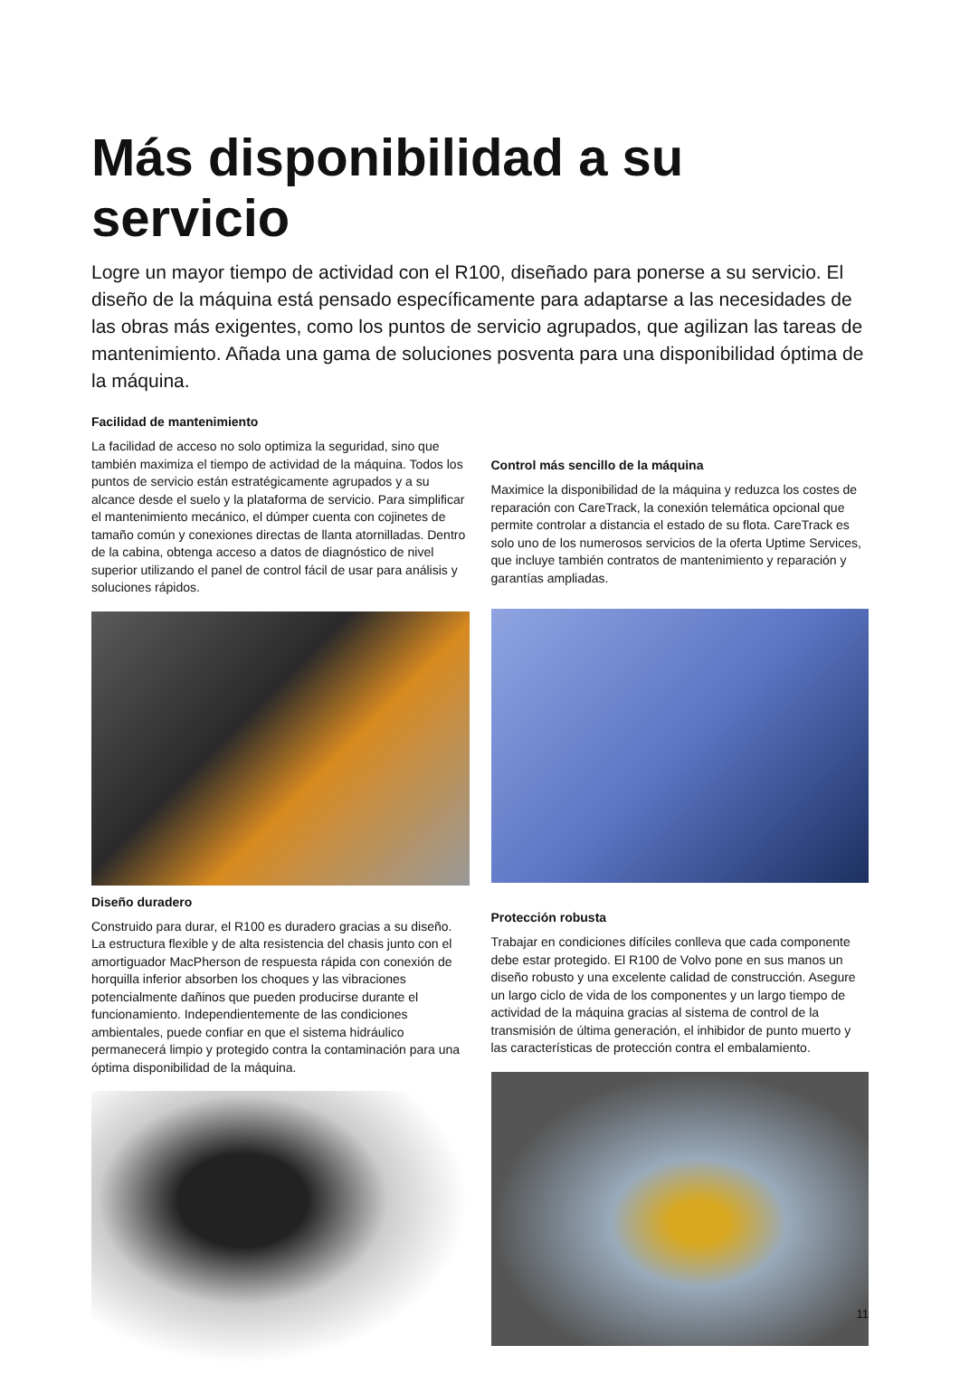Más disponibilidad a su servicio
Logre un mayor tiempo de actividad con el R100, diseñado para ponerse a su servicio. El diseño de la máquina está pensado específicamente para adaptarse a las necesidades de las obras más exigentes, como los puntos de servicio agrupados, que agilizan las tareas de mantenimiento. Añada una gama de soluciones posventa para una disponibilidad óptima de la máquina.
Facilidad de mantenimiento
La facilidad de acceso no solo optimiza la seguridad, sino que también maximiza el tiempo de actividad de la máquina. Todos los puntos de servicio están estratégicamente agrupados y a su alcance desde el suelo y la plataforma de servicio. Para simplificar el mantenimiento mecánico, el dúmper cuenta con cojinetes de tamaño común y conexiones directas de llanta atornilladas. Dentro de la cabina, obtenga acceso a datos de diagnóstico de nivel superior utilizando el panel de control fácil de usar para análisis y soluciones rápidos.
Diseño duradero
Construido para durar, el R100 es duradero gracias a su diseño. La estructura flexible y de alta resistencia del chasis junto con el amortiguador MacPherson de respuesta rápida con conexión de horquilla inferior absorben los choques y las vibraciones potencialmente dañinos que pueden producirse durante el funcionamiento. Independientemente de las condiciones ambientales, puede confiar en que el sistema hidráulico permanecerá limpio y protegido contra la contaminación para una óptima disponibilidad de la máquina.
Control más sencillo de la máquina
Maximice la disponibilidad de la máquina y reduzca los costes de reparación con CareTrack, la conexión telemática opcional que permite controlar a distancia el estado de su flota. CareTrack es solo uno de los numerosos servicios de la oferta Uptime Services, que incluye también contratos de mantenimiento y reparación y garantías ampliadas.
Protección robusta
Trabajar en condiciones difíciles conlleva que cada componente debe estar protegido. El R100 de Volvo pone en sus manos un diseño robusto y una excelente calidad de construcción. Asegure un largo ciclo de vida de los componentes y un largo tiempo de actividad de la máquina gracias al sistema de control de la transmisión de última generación, el inhibidor de punto muerto y las características de protección contra el embalamiento.
11